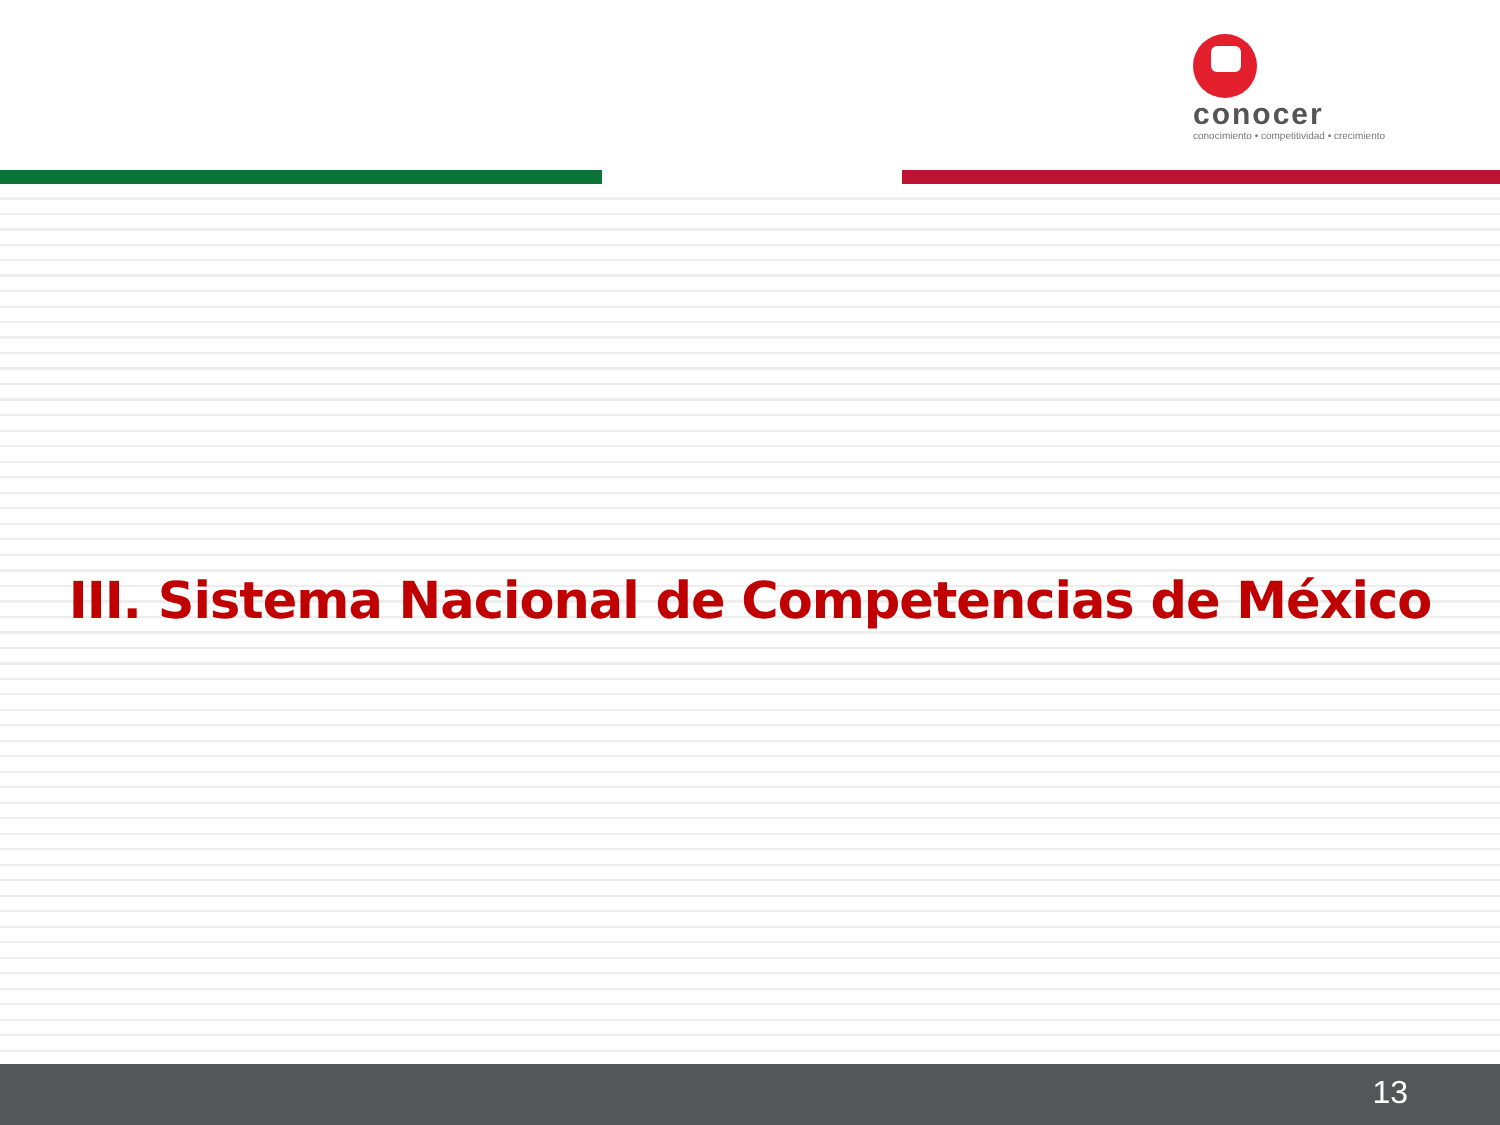conocer
conocimiento • competitividad • crecimiento
III. Sistema Nacional de Competencias de México
13